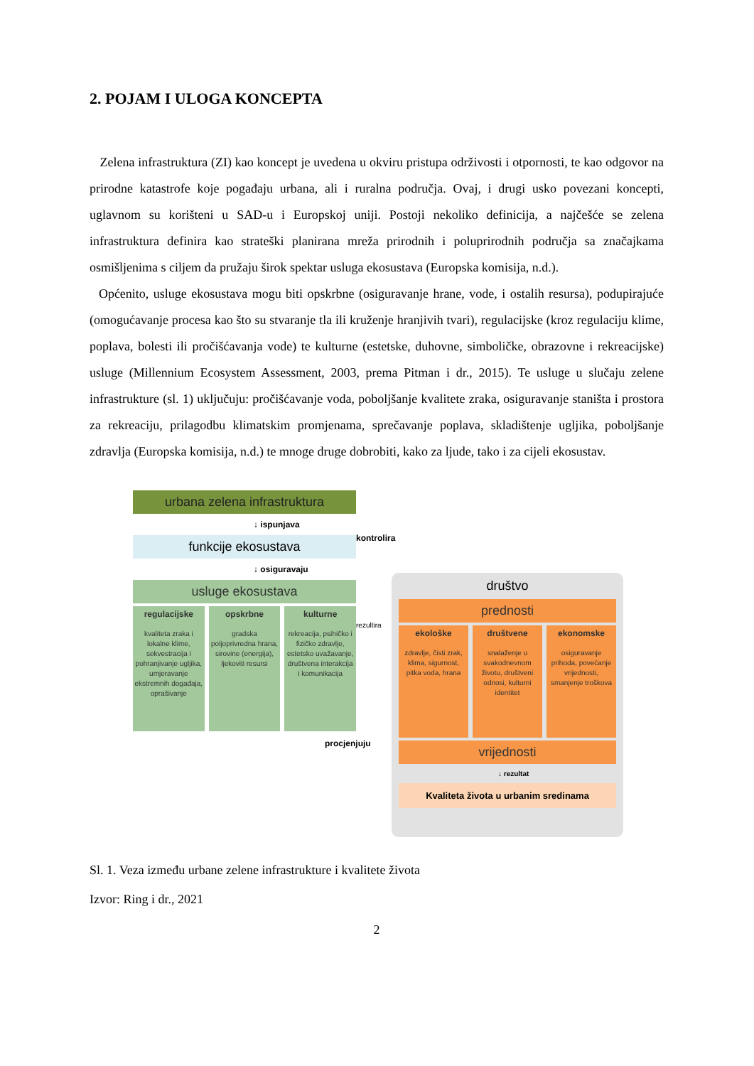2. POJAM I ULOGA KONCEPTA
Zelena infrastruktura (ZI) kao koncept je uvedena u okviru pristupa održivosti i otpornosti, te kao odgovor na prirodne katastrofe koje pogađaju urbana, ali i ruralna područja. Ovaj, i drugi usko povezani koncepti, uglavnom su korišteni u SAD-u i Europskoj uniji. Postoji nekoliko definicija, a najčešće se zelena infrastruktura definira kao strateški planirana mreža prirodnih i poluprirodnih područja sa značajkama osmišljenima s ciljem da pružaju širok spektar usluga ekosustava (Europska komisija, n.d.).
Općenito, usluge ekosustava mogu biti opskrbne (osiguravanje hrane, vode, i ostalih resursa), podupirajuće (omogućavanje procesa kao što su stvaranje tla ili kruženje hranjivih tvari), regulacijske (kroz regulaciju klime, poplava, bolesti ili pročišćavanja vode) te kulturne (estetske, duhovne, simboličke, obrazovne i rekreacijske) usluge (Millennium Ecosystem Assessment, 2003, prema Pitman i dr., 2015). Te usluge u slučaju zelene infrastrukture (sl. 1) uključuju: pročišćavanje voda, poboljšanje kvalitete zraka, osiguravanje staništa i prostora za rekreaciju, prilagodbu klimatskim promjenama, sprečavanje poplava, skladištenje ugljika, poboljšanje zdravlja (Europska komisija, n.d.) te mnoge druge dobrobiti, kako za ljude, tako i za cijeli ekosustav.
urbana zelena infrastruktura
↓ ispunjava
funkcije ekosustava
↓ osiguravaju
usluge ekosustava
regulacijske
kvaliteta zraka i lokalne klime, sekvestracija i pohranjivanje ugljika, umjeravanje ekstremnih događaja, oprašivanje
opskrbne
gradska poljoprivredna hrana, sirovine (energija), ljekoviti resursi
kulturne
rekreacija, psihičko i fizičko zdravlje, estetsko uvažavanje, društvena interakcija i komunikacija
procjenjuju
kontrolira
rezultira
društvo
prednosti
ekološke
zdravlje, čisti zrak, klima, sigurnost, pitka voda, hrana
društvene
snalaženje u svakodnevnom životu, društveni odnosi, kulturni identitet
ekonomske
osiguravanje prihoda, povećanje vrijednosti, smanjenje troškova
vrijednosti
↓ rezultat
Kvaliteta života u urbanim sredinama
Sl. 1. Veza između urbane zelene infrastrukture i kvalitete života
Izvor: Ring i dr., 2021
2